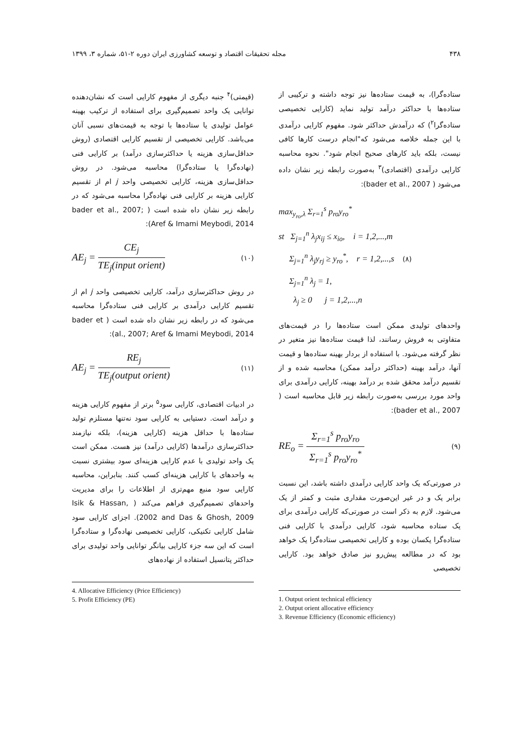۴۳۸ مجله تحقیقات اقتصاد و توسعه کشاورزی ایران دوره ۲-۵۱، شماره ۳، ۱۳۹۹
ستاده‌گرا)، به قیمت ستاده‌ها نیز توجه داشته و ترکیبی از ستاده‌ها با حداکثر درآمد تولید نماید (کارایی تخصیصی ستاده‌گرا<sup>۲</sup>) که درآمدش حداکثر شود. مفهوم کارایی درآمدی با این جمله خلاصه می‌شود که"انجام درست کارها کافی نیست، بلکه باید کارهای صحیح انجام شود". نحوه محاسبه کارایی درآمدی (اقتصادی)<sup>۳</sup> به‌صورت رابطه زیر نشان داده می‌شود ( bader et al., 2007):
max<sub>y<sub>ro</sub>,λ</sub> Σ<sub>r=1</sub><sup>s</sup> p<sub>ro</sub>y<sub>ro</sub><sup>*</sup>
st Σ<sub>j=1</sub><sup>n</sup> λ<sub>j</sub>x<sub>ij</sub> ≤ x<sub>io</sub>, i = 1,2,...,m
Σ<sub>j=1</sub><sup>n</sup> λ<sub>j</sub>y<sub>rj</sub> ≥ y<sub>ro</sub><sup>*</sup>, r = 1,2,...,s (۸)
Σ<sub>j=1</sub><sup>n</sup> λ<sub>j</sub> = 1,
λ<sub>j</sub> ≥ 0 j = 1,2,...,n
واحدهای تولیدی ممکن است ستاده‌ها را در قیمت‌های متفاوتی به فروش رسانند، لذا قیمت ستاده‌ها نیز متغیر در نظر گرفته می‌شود. با استفاده از بردار بهینه ستاده‌ها و قیمت آنها، درآمد بهینه (حداکثر درآمد ممکن) محاسبه شده و از تقسیم درآمد محقق شده بر درآمد بهینه، کارایی درآمدی برای واحد مورد بررسی به‌صورت رابطه زیر قابل محاسبه است ( bader et al., 2007):
RE<sub>o</sub> = Σ<sub>r=1</sub><sup>s</sup> p<sub>ro</sub>y<sub>ro</sub> Σ<sub>r=1</sub><sup>s</sup> p<sub>ro</sub>y<sub>ro</sub><sup>*</sup> (۹)
در صورتی‌که یک واحد کارایی درآمدی داشته باشد، این نسبت برابر یک و در غیر این‌صورت مقداری مثبت و کمتر از یک می‌شود. لازم به ذکر است در صورتی‌که کارایی درآمدی برای یک ستاده محاسبه شود، کارایی درآمدی با کارایی فنی ستاده‌گرا یکسان بوده و کارایی تخصیصی ستاده‌گرا یک خواهد بود که در مطالعه پیش‌رو نیز صادق خواهد بود. کارایی تخصیصی
1. Output orient technical efficiency
2. Output orient allocative efficiency
3. Revenue Efficiency (Economic efficiency)
(قیمتی)<sup>۴</sup> جنبه دیگری از مفهوم کارایی است که نشان‌دهنده توانایی یک واحد تصمیم‌گیری برای استفاده از ترکیب بهینه عوامل تولیدی یا ستاده‌ها با توجه به قیمت‌های نسبی آنان می‌باشد. کارایی تخصیصی از تقسیم کارایی اقتصادی (روش حداقل‌سازی هزینه یا حداکثرسازی درآمد) بر کارایی فنی (نهاده‌گرا یا ستاده‌گرا) محاسبه می‌شود. در روش حداقل‌سازی هزینه، کارایی تخصیصی واحد j ام از تقسیم کارایی هزینه بر کارایی فنی نهاده‌گرا محاسبه می‌شود که در رابطه زیر نشان داه شده است ( bader et al., 2007; Aref & Imami Meybodi, 2014):
AE<sub>j</sub> = CE<sub>j</sub> TE<sub>j</sub>(input orient) (۱۰)
در روش حداکثرسازی درآمد، کارایی تخصیصی واحد j ام از تقسیم کارایی درآمدی بر کارایی فنی ستاده‌گرا محاسبه می‌شود که در رابطه زیر نشان داه شده است ( bader et al., 2007; Aref & Imami Meybodi, 2014):
AE<sub>j</sub> = RE<sub>j</sub> TE<sub>j</sub>(output orient) (۱۱)
در ادبیات اقتصادی، کارایی سود<sup>۵</sup> برتر از مفهوم کارایی هزینه و درآمد است. دستیابی به کارایی سود نه‌تنها مستلزم تولید ستاده‌ها با حداقل هزینه (کارایی هزینه)، بلکه نیازمند حداکثرسازی درآمدها (کارایی درآمد) نیز هست. ممکن است یک واحد تولیدی با عدم کارایی هزینه‌ای سود بیشتری نسبت به واحدهای با کارایی هزینه‌ای کسب کنند. بنابراین، محاسبه کارایی سود منبع مهم‌تری از اطلاعات را برای مدیریت واحدهای تصمیم‌گیری فراهم می‌کند ( Isik & Hassan, 2002 and Das & Ghosh, 2009). اجزای کارایی سود شامل کارایی تکنیکی، کارایی تخصیصی نهاده‌گرا و ستاده‌گرا است که این سه جزء کارایی بیانگر توانایی واحد تولیدی برای حداکثر پتانسیل استفاده از نهاده‌های
4. Allocative Efficiency (Price Efficiency)
5. Profit Efficiency (PE)